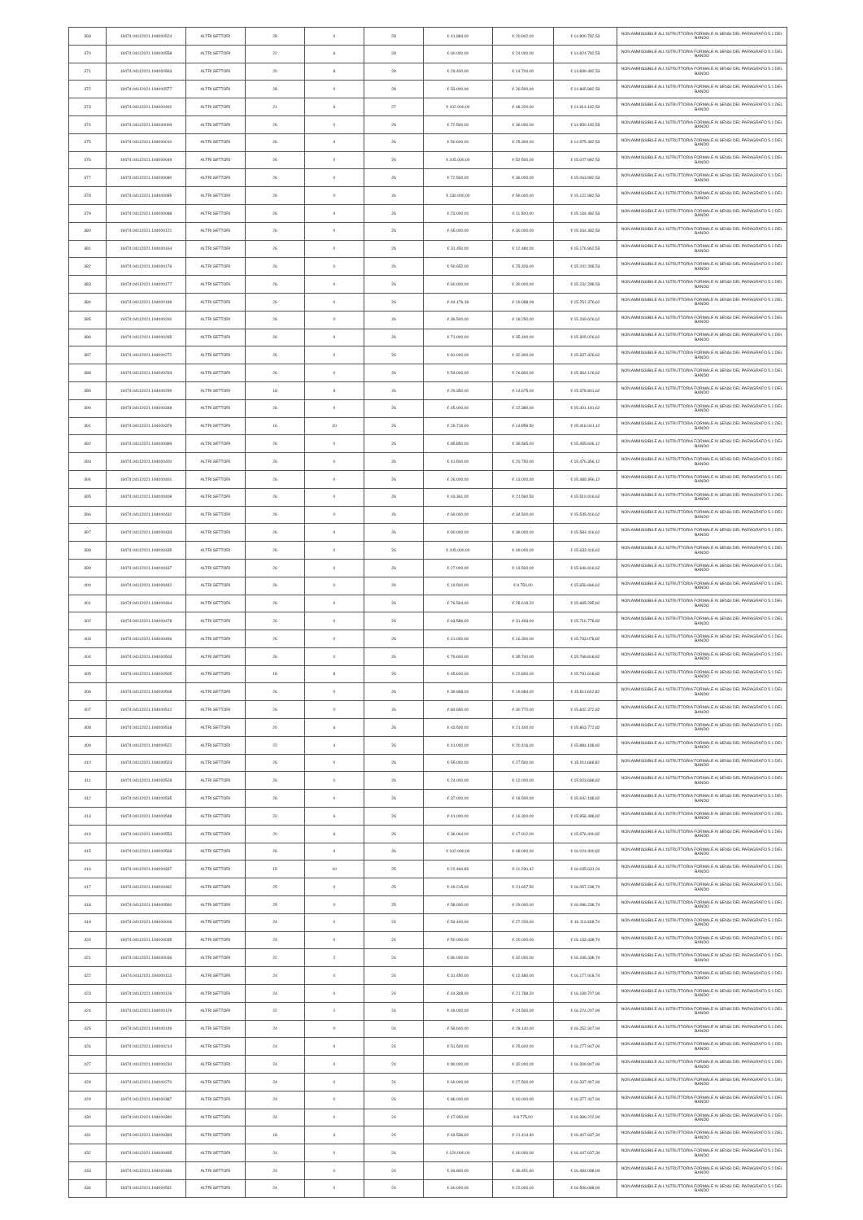| 369 | 19474.04112021.194000524 | ALTRI SETTORI | 28 | 0 | 28 | € 41.884,00 | € 20.942,00 | € 14.800.782,53 | NON AMMISSIBILE ALL'ISTRUTTORIA FORMALE AI SENSI DEL PARAGRAFO 5.1 DEL BANDO |
| 370 | 19474.04112021.194000558 | ALTRI SETTORI | 22 | 6 | 28 | € 60.000,00 | € 24.000,00 | € 14.824.782,53 | NON AMMISSIBILE ALL'ISTRUTTORIA FORMALE AI SENSI DEL PARAGRAFO 5.1 DEL BANDO |
| 371 | 19474.04112021.194000563 | ALTRI SETTORI | 20 | 8 | 28 | € 29.400,00 | € 14.700,00 | € 14.839.482,53 | NON AMMISSIBILE ALL'ISTRUTTORIA FORMALE AI SENSI DEL PARAGRAFO 5.1 DEL BANDO |
| 372 | 19474.04112021.194000577 | ALTRI SETTORI | 28 | 0 | 28 | € 53.000,00 | € 26.500,00 | € 14.865.982,53 | NON AMMISSIBILE ALL'ISTRUTTORIA FORMALE AI SENSI DEL PARAGRAFO 5.1 DEL BANDO |
| 373 | 19474.04112021.194000492 | ALTRI SETTORI | 21 | 6 | 27 | € 102.000,00 | € 48.200,00 | € 14.914.182,53 | NON AMMISSIBILE ALL'ISTRUTTORIA FORMALE AI SENSI DEL PARAGRAFO 5.1 DEL BANDO |
| 374 | 19474.04112021.194000009 | ALTRI SETTORI | 26 | 0 | 26 | € 72.500,00 | € 36.000,00 | € 14.950.182,53 | NON AMMISSIBILE ALL'ISTRUTTORIA FORMALE AI SENSI DEL PARAGRAFO 5.1 DEL BANDO |
| 375 | 19474.04112021.194000010 | ALTRI SETTORI | 26 | 0 | 26 | € 50.600,00 | € 25.300,00 | € 14.975.482,53 | NON AMMISSIBILE ALL'ISTRUTTORIA FORMALE AI SENSI DEL PARAGRAFO 5.1 DEL BANDO |
| 376 | 19474.04112021.194000049 | ALTRI SETTORI | 26 | 0 | 26 | € 105.000,00 | € 52.500,00 | € 15.027.982,53 | NON AMMISSIBILE ALL'ISTRUTTORIA FORMALE AI SENSI DEL PARAGRAFO 5.1 DEL BANDO |
| 377 | 19474.04112021.194000080 | ALTRI SETTORI | 26 | 0 | 26 | € 72.500,00 | € 36.000,00 | € 15.063.982,53 | NON AMMISSIBILE ALL'ISTRUTTORIA FORMALE AI SENSI DEL PARAGRAFO 5.1 DEL BANDO |
| 378 | 19474.04112021.194000085 | ALTRI SETTORI | 26 | 0 | 26 | € 130.000,00 | € 59.000,00 | € 15.122.982,53 | NON AMMISSIBILE ALL'ISTRUTTORIA FORMALE AI SENSI DEL PARAGRAFO 5.1 DEL BANDO |
| 379 | 19474.04112021.194000088 | ALTRI SETTORI | 26 | 0 | 26 | € 23.000,00 | € 11.500,00 | € 15.134.482,53 | NON AMMISSIBILE ALL'ISTRUTTORIA FORMALE AI SENSI DEL PARAGRAFO 5.1 DEL BANDO |
| 380 | 19474.04112021.194000121 | ALTRI SETTORI | 26 | 0 | 26 | € 65.000,00 | € 30.000,00 | € 15.164.482,53 | NON AMMISSIBILE ALL'ISTRUTTORIA FORMALE AI SENSI DEL PARAGRAFO 5.1 DEL BANDO |
| 381 | 19474.04112021.194000164 | ALTRI SETTORI | 26 | 0 | 26 | € 31.450,00 | € 12.480,00 | € 15.176.962,53 | NON AMMISSIBILE ALL'ISTRUTTORIA FORMALE AI SENSI DEL PARAGRAFO 5.1 DEL BANDO |
| 382 | 19474.04112021.194000176 | ALTRI SETTORI | 26 | 0 | 26 | € 50.652,00 | € 25.326,00 | € 15.202.288,53 | NON AMMISSIBILE ALL'ISTRUTTORIA FORMALE AI SENSI DEL PARAGRAFO 5.1 DEL BANDO |
| 383 | 19474.04112021.194000177 | ALTRI SETTORI | 26 | 0 | 26 | € 60.000,00 | € 30.000,00 | € 15.232.288,53 | NON AMMISSIBILE ALL'ISTRUTTORIA FORMALE AI SENSI DEL PARAGRAFO 5.1 DEL BANDO |
| 384 | 19474.04112021.194000189 | ALTRI SETTORI | 26 | 0 | 26 | € 44.176,18 | € 19.088,09 | € 15.251.376,62 | NON AMMISSIBILE ALL'ISTRUTTORIA FORMALE AI SENSI DEL PARAGRAFO 5.1 DEL BANDO |
| 385 | 19474.04112021.194000260 | ALTRI SETTORI | 26 | 0 | 26 | € 36.500,00 | € 18.250,00 | € 15.269.626,62 | NON AMMISSIBILE ALL'ISTRUTTORIA FORMALE AI SENSI DEL PARAGRAFO 5.1 DEL BANDO |
| 386 | 19474.04112021.194000265 | ALTRI SETTORI | 26 | 0 | 26 | € 71.000,00 | € 35.400,00 | € 15.305.026,62 | NON AMMISSIBILE ALL'ISTRUTTORIA FORMALE AI SENSI DEL PARAGRAFO 5.1 DEL BANDO |
| 387 | 19474.04112021.194000272 | ALTRI SETTORI | 26 | 0 | 26 | € 81.000,00 | € 32.300,00 | € 15.337.326,62 | NON AMMISSIBILE ALL'ISTRUTTORIA FORMALE AI SENSI DEL PARAGRAFO 5.1 DEL BANDO |
| 388 | 19474.04112021.194000293 | ALTRI SETTORI | 26 | 0 | 26 | € 54.000,00 | € 26.800,00 | € 15.364.126,62 | NON AMMISSIBILE ALL'ISTRUTTORIA FORMALE AI SENSI DEL PARAGRAFO 5.1 DEL BANDO |
| 389 | 19474.04112021.194000299 | ALTRI SETTORI | 18 | 8 | 26 | € 29.350,00 | € 14.675,00 | € 15.378.801,62 | NON AMMISSIBILE ALL'ISTRUTTORIA FORMALE AI SENSI DEL PARAGRAFO 5.1 DEL BANDO |
| 390 | 19474.04112021.194000348 | ALTRI SETTORI | 26 | 0 | 26 | € 45.000,00 | € 22.380,00 | € 15.401.181,62 | NON AMMISSIBILE ALL'ISTRUTTORIA FORMALE AI SENSI DEL PARAGRAFO 5.1 DEL BANDO |
| 391 | 19474.04112021.194000379 | ALTRI SETTORI | 16 | 10 | 26 | € 29.719,00 | € 14.859,50 | € 15.416.041,12 | NON AMMISSIBILE ALL'ISTRUTTORIA FORMALE AI SENSI DEL PARAGRAFO 5.1 DEL BANDO |
| 392 | 19474.04112021.194000399 | ALTRI SETTORI | 26 | 0 | 26 | € 85.850,00 | € 39.565,00 | € 15.455.606,12 | NON AMMISSIBILE ALL'ISTRUTTORIA FORMALE AI SENSI DEL PARAGRAFO 5.1 DEL BANDO |
| 393 | 19474.04112021.194000400 | ALTRI SETTORI | 26 | 0 | 26 | € 41.500,00 | € 20.750,00 | € 15.476.356,12 | NON AMMISSIBILE ALL'ISTRUTTORIA FORMALE AI SENSI DEL PARAGRAFO 5.1 DEL BANDO |
| 394 | 19474.04112021.194000401 | ALTRI SETTORI | 26 | 0 | 26 | € 26.000,00 | € 13.000,00 | € 15.489.356,12 | NON AMMISSIBILE ALL'ISTRUTTORIA FORMALE AI SENSI DEL PARAGRAFO 5.1 DEL BANDO |
| 395 | 19474.04112021.194000408 | ALTRI SETTORI | 26 | 0 | 26 | € 43.361,00 | € 21.560,50 | € 15.510.916,62 | NON AMMISSIBILE ALL'ISTRUTTORIA FORMALE AI SENSI DEL PARAGRAFO 5.1 DEL BANDO |
| 396 | 19474.04112021.194000432 | ALTRI SETTORI | 26 | 0 | 26 | € 69.000,00 | € 34.500,00 | € 15.545.416,62 | NON AMMISSIBILE ALL'ISTRUTTORIA FORMALE AI SENSI DEL PARAGRAFO 5.1 DEL BANDO |
| 397 | 19474.04112021.194000433 | ALTRI SETTORI | 26 | 0 | 26 | € 90.000,00 | € 39.000,00 | € 15.584.416,62 | NON AMMISSIBILE ALL'ISTRUTTORIA FORMALE AI SENSI DEL PARAGRAFO 5.1 DEL BANDO |
| 398 | 19474.04112021.194000435 | ALTRI SETTORI | 26 | 0 | 26 | € 105.000,00 | € 49.000,00 | € 15.633.416,62 | NON AMMISSIBILE ALL'ISTRUTTORIA FORMALE AI SENSI DEL PARAGRAFO 5.1 DEL BANDO |
| 399 | 19474.04112021.194000437 | ALTRI SETTORI | 26 | 0 | 26 | € 27.000,00 | € 13.500,00 | € 15.646.916,62 | NON AMMISSIBILE ALL'ISTRUTTORIA FORMALE AI SENSI DEL PARAGRAFO 5.1 DEL BANDO |
| 400 | 19474.04112021.194000442 | ALTRI SETTORI | 26 | 0 | 26 | € 19.500,00 | € 9.750,00 | € 15.656.666,62 | NON AMMISSIBILE ALL'ISTRUTTORIA FORMALE AI SENSI DEL PARAGRAFO 5.1 DEL BANDO |
| 401 | 19474.04112021.194000464 | ALTRI SETTORI | 26 | 0 | 26 | € 76.564,00 | € 28.619,20 | € 15.685.285,82 | NON AMMISSIBILE ALL'ISTRUTTORIA FORMALE AI SENSI DEL PARAGRAFO 5.1 DEL BANDO |
| 402 | 19474.04112021.194000478 | ALTRI SETTORI | 26 | 0 | 26 | € 63.586,00 | € 31.493,00 | € 15.716.778,82 | NON AMMISSIBILE ALL'ISTRUTTORIA FORMALE AI SENSI DEL PARAGRAFO 5.1 DEL BANDO |
| 403 | 19474.04112021.194000496 | ALTRI SETTORI | 26 | 0 | 26 | € 41.000,00 | € 16.300,00 | € 15.733.078,82 | NON AMMISSIBILE ALL'ISTRUTTORIA FORMALE AI SENSI DEL PARAGRAFO 5.1 DEL BANDO |
| 404 | 19474.04112021.194000503 | ALTRI SETTORI | 26 | 0 | 26 | € 79.600,00 | € 35.740,00 | € 15.768.818,82 | NON AMMISSIBILE ALL'ISTRUTTORIA FORMALE AI SENSI DEL PARAGRAFO 5.1 DEL BANDO |
| 405 | 19474.04112021.194000505 | ALTRI SETTORI | 18 | 8 | 26 | € 45.600,00 | € 22.800,00 | € 15.791.618,82 | NON AMMISSIBILE ALL'ISTRUTTORIA FORMALE AI SENSI DEL PARAGRAFO 5.1 DEL BANDO |
| 406 | 19474.04112021.194000508 | ALTRI SETTORI | 26 | 0 | 26 | € 39.968,00 | € 19.984,00 | € 15.811.602,82 | NON AMMISSIBILE ALL'ISTRUTTORIA FORMALE AI SENSI DEL PARAGRAFO 5.1 DEL BANDO |
| 407 | 19474.04112021.194000512 | ALTRI SETTORI | 26 | 0 | 26 | € 84.650,00 | € 30.770,00 | € 15.842.372,82 | NON AMMISSIBILE ALL'ISTRUTTORIA FORMALE AI SENSI DEL PARAGRAFO 5.1 DEL BANDO |
| 408 | 19474.04112021.194000518 | ALTRI SETTORI | 20 | 6 | 26 | € 43.500,00 | € 21.400,00 | € 15.863.772,82 | NON AMMISSIBILE ALL'ISTRUTTORIA FORMALE AI SENSI DEL PARAGRAFO 5.1 DEL BANDO |
| 409 | 19474.04112021.194000522 | ALTRI SETTORI | 22 | 4 | 26 | € 41.040,00 | € 20.416,00 | € 15.884.188,82 | NON AMMISSIBILE ALL'ISTRUTTORIA FORMALE AI SENSI DEL PARAGRAFO 5.1 DEL BANDO |
| 410 | 19474.04112021.194000523 | ALTRI SETTORI | 26 | 0 | 26 | € 55.000,00 | € 27.500,00 | € 15.911.688,82 | NON AMMISSIBILE ALL'ISTRUTTORIA FORMALE AI SENSI DEL PARAGRAFO 5.1 DEL BANDO |
| 411 | 19474.04112021.194000528 | ALTRI SETTORI | 26 | 0 | 26 | € 24.000,00 | € 12.000,00 | € 15.923.688,82 | NON AMMISSIBILE ALL'ISTRUTTORIA FORMALE AI SENSI DEL PARAGRAFO 5.1 DEL BANDO |
| 412 | 19474.04112021.194000535 | ALTRI SETTORI | 26 | 0 | 26 | € 37.000,00 | € 18.500,00 | € 15.942.188,82 | NON AMMISSIBILE ALL'ISTRUTTORIA FORMALE AI SENSI DEL PARAGRAFO 5.1 DEL BANDO |
| 413 | 19474.04112021.194000548 | ALTRI SETTORI | 20 | 6 | 26 | € 41.000,00 | € 16.300,00 | € 15.958.488,82 | NON AMMISSIBILE ALL'ISTRUTTORIA FORMALE AI SENSI DEL PARAGRAFO 5.1 DEL BANDO |
| 414 | 19474.04112021.194000553 | ALTRI SETTORI | 20 | 6 | 26 | € 36.064,00 | € 17.912,00 | € 15.976.400,82 | NON AMMISSIBILE ALL'ISTRUTTORIA FORMALE AI SENSI DEL PARAGRAFO 5.1 DEL BANDO |
| 415 | 19474.04112021.194000568 | ALTRI SETTORI | 26 | 0 | 26 | € 102.000,00 | € 48.000,00 | € 16.024.400,82 | NON AMMISSIBILE ALL'ISTRUTTORIA FORMALE AI SENSI DEL PARAGRAFO 5.1 DEL BANDO |
| 416 | 19474.04112021.194000337 | ALTRI SETTORI | 15 | 10 | 25 | € 22.460,83 | € 11.230,42 | € 16.035.631,24 | NON AMMISSIBILE ALL'ISTRUTTORIA FORMALE AI SENSI DEL PARAGRAFO 5.1 DEL BANDO |
| 417 | 19474.04112021.194000462 | ALTRI SETTORI | 25 | 0 | 25 | € 49.215,00 | € 21.607,50 | € 16.057.238,74 | NON AMMISSIBILE ALL'ISTRUTTORIA FORMALE AI SENSI DEL PARAGRAFO 5.1 DEL BANDO |
| 418 | 19474.04112021.194000560 | ALTRI SETTORI | 25 | 0 | 25 | € 58.000,00 | € 29.000,00 | € 16.086.238,74 | NON AMMISSIBILE ALL'ISTRUTTORIA FORMALE AI SENSI DEL PARAGRAFO 5.1 DEL BANDO |
| 419 | 19474.04112021.194000006 | ALTRI SETTORI | 24 | 0 | 24 | € 54.400,00 | € 27.200,00 | € 16.113.438,74 | NON AMMISSIBILE ALL'ISTRUTTORIA FORMALE AI SENSI DEL PARAGRAFO 5.1 DEL BANDO |
| 420 | 19474.04112021.194000035 | ALTRI SETTORI | 24 | 0 | 24 | € 50.000,00 | € 20.000,00 | € 16.133.438,74 | NON AMMISSIBILE ALL'ISTRUTTORIA FORMALE AI SENSI DEL PARAGRAFO 5.1 DEL BANDO |
| 421 | 19474.04112021.194000036 | ALTRI SETTORI | 22 | 2 | 24 | € 80.000,00 | € 32.000,00 | € 16.165.438,74 | NON AMMISSIBILE ALL'ISTRUTTORIA FORMALE AI SENSI DEL PARAGRAFO 5.1 DEL BANDO |
| 422 | 19474.04112021.194000113 | ALTRI SETTORI | 24 | 0 | 24 | € 31.450,00 | € 12.480,00 | € 16.177.918,74 | NON AMMISSIBILE ALL'ISTRUTTORIA FORMALE AI SENSI DEL PARAGRAFO 5.1 DEL BANDO |
| 423 | 19474.04112021.194000126 | ALTRI SETTORI | 24 | 0 | 24 | € 44.348,00 | € 21.789,20 | € 16.199.707,94 | NON AMMISSIBILE ALL'ISTRUTTORIA FORMALE AI SENSI DEL PARAGRAFO 5.1 DEL BANDO |
| 424 | 19474.04112021.194000129 | ALTRI SETTORI | 22 | 2 | 24 | € 49.000,00 | € 24.500,00 | € 16.224.207,94 | NON AMMISSIBILE ALL'ISTRUTTORIA FORMALE AI SENSI DEL PARAGRAFO 5.1 DEL BANDO |
| 425 | 19474.04112021.194000149 | ALTRI SETTORI | 24 | 0 | 24 | € 56.600,00 | € 28.140,00 | € 16.252.347,94 | NON AMMISSIBILE ALL'ISTRUTTORIA FORMALE AI SENSI DEL PARAGRAFO 5.1 DEL BANDO |
| 426 | 19474.04112021.194000214 | ALTRI SETTORI | 24 | 0 | 24 | € 51.500,00 | € 25.600,00 | € 16.277.947,94 | NON AMMISSIBILE ALL'ISTRUTTORIA FORMALE AI SENSI DEL PARAGRAFO 5.1 DEL BANDO |
| 427 | 19474.04112021.194000234 | ALTRI SETTORI | 24 | 0 | 24 | € 80.000,00 | € 32.000,00 | € 16.309.947,94 | NON AMMISSIBILE ALL'ISTRUTTORIA FORMALE AI SENSI DEL PARAGRAFO 5.1 DEL BANDO |
| 428 | 19474.04112021.194000270 | ALTRI SETTORI | 24 | 0 | 24 | € 69.000,00 | € 27.500,00 | € 16.337.447,94 | NON AMMISSIBILE ALL'ISTRUTTORIA FORMALE AI SENSI DEL PARAGRAFO 5.1 DEL BANDO |
| 429 | 19474.04112021.194000387 | ALTRI SETTORI | 24 | 0 | 24 | € 86.000,00 | € 40.000,00 | € 16.377.447,94 | NON AMMISSIBILE ALL'ISTRUTTORIA FORMALE AI SENSI DEL PARAGRAFO 5.1 DEL BANDO |
| 430 | 19474.04112021.194000390 | ALTRI SETTORI | 24 | 0 | 24 | € 17.950,00 | € 8.775,00 | € 16.386.222,94 | NON AMMISSIBILE ALL'ISTRUTTORIA FORMALE AI SENSI DEL PARAGRAFO 5.1 DEL BANDO |
| 431 | 19474.04112021.194000393 | ALTRI SETTORI | 18 | 6 | 24 | € 43.536,00 | € 21.414,40 | € 16.407.637,34 | NON AMMISSIBILE ALL'ISTRUTTORIA FORMALE AI SENSI DEL PARAGRAFO 5.1 DEL BANDO |
| 432 | 19474.04112021.194000465 | ALTRI SETTORI | 24 | 0 | 24 | € 120.000,00 | € 40.000,00 | € 16.447.637,34 | NON AMMISSIBILE ALL'ISTRUTTORIA FORMALE AI SENSI DEL PARAGRAFO 5.1 DEL BANDO |
| 433 | 19474.04112021.194000486 | ALTRI SETTORI | 24 | 0 | 24 | € 94.800,00 | € 36.451,60 | € 16.484.088,94 | NON AMMISSIBILE ALL'ISTRUTTORIA FORMALE AI SENSI DEL PARAGRAFO 5.1 DEL BANDO |
| 434 | 19474.04112021.194000531 | ALTRI SETTORI | 24 | 0 | 24 | € 60.000,00 | € 22.000,00 | € 16.506.088,94 | NON AMMISSIBILE ALL'ISTRUTTORIA FORMALE AI SENSI DEL PARAGRAFO 5.1 DEL BANDO |